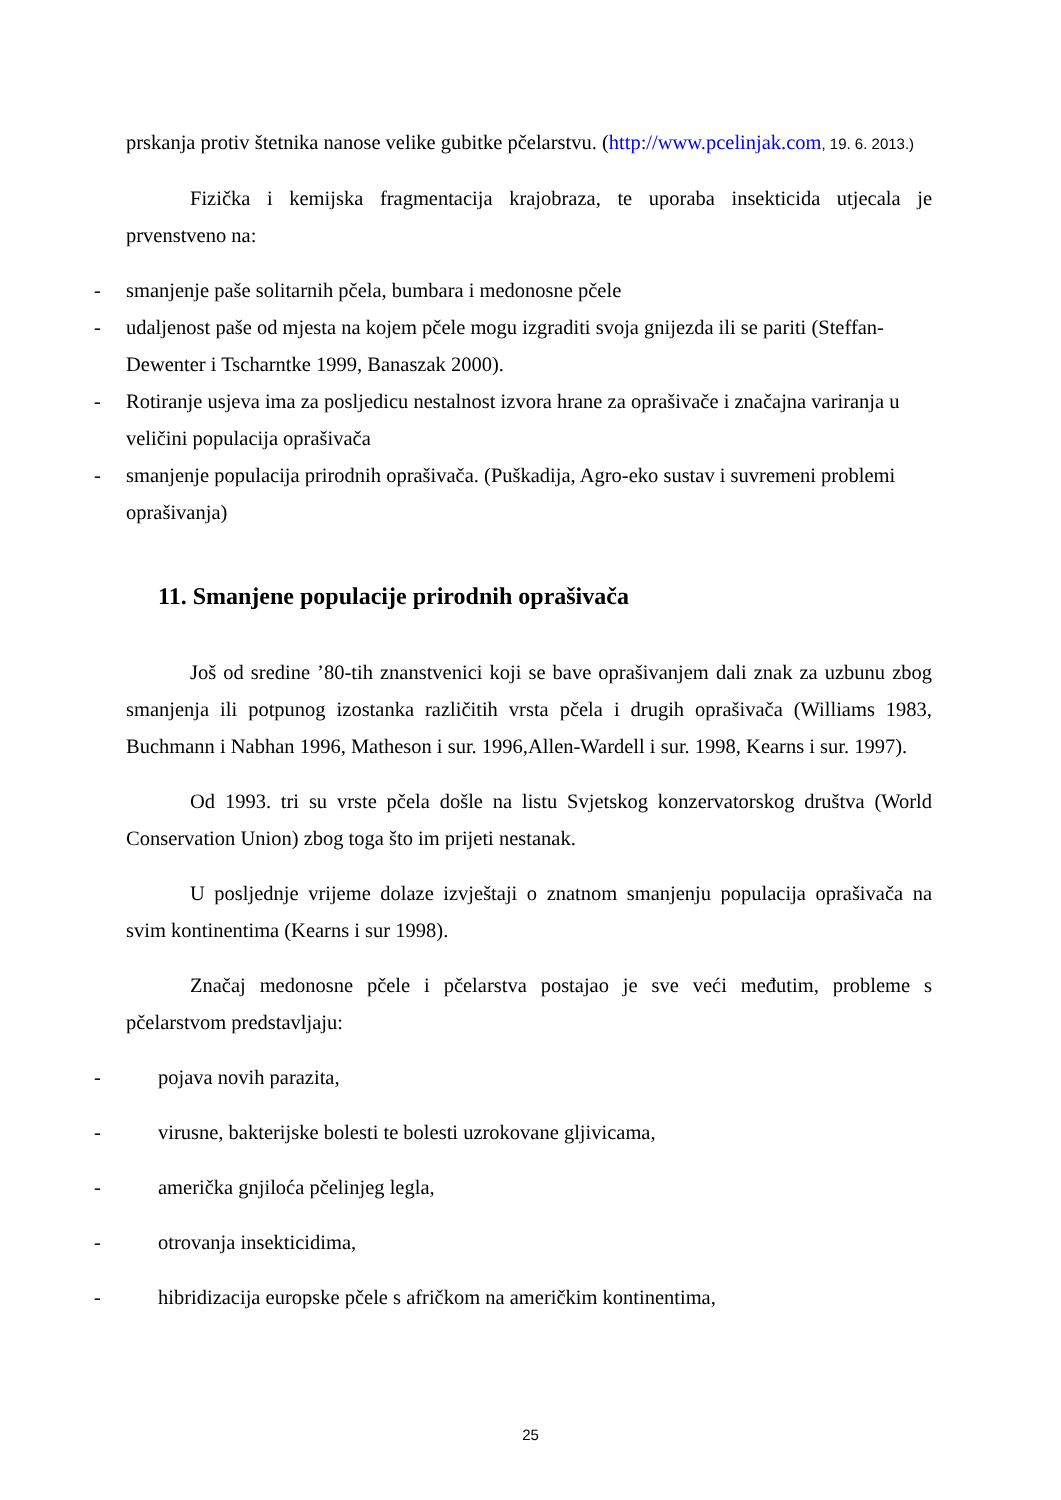prskanja protiv štetnika nanose velike gubitke pčelarstvu. (http://www.pcelinjak.com, 19. 6. 2013.)
Fizička i kemijska fragmentacija krajobraza, te uporaba insekticida utjecala je prvenstveno na:
- smanjenje paše solitarnih pčela, bumbara i medonosne pčele
- udaljenost paše od mjesta na kojem pčele mogu izgraditi svoja gnijezda ili se pariti (Steffan-Dewenter i Tscharntke 1999, Banaszak 2000).
- Rotiranje usjeva ima za posljedicu nestalnost izvora hrane za oprašivače i značajna variranja u veličini populacija oprašivača
- smanjenje populacija prirodnih oprašivača. (Puškadija, Agro-eko sustav i suvremeni problemi oprašivanja)
11. Smanjene populacije prirodnih oprašivača
Još od sredine ’80-tih znanstvenici koji se bave oprašivanjem dali znak za uzbunu zbog smanjenja ili potpunog izostanka različitih vrsta pčela i drugih oprašivača (Williams 1983, Buchmann i Nabhan 1996, Matheson i sur. 1996,Allen-Wardell i sur. 1998, Kearns i sur. 1997).
Od 1993. tri su vrste pčela došle na listu Svjetskog konzervatorskog društva (World Conservation Union) zbog toga što im prijeti nestanak.
U posljednje vrijeme dolaze izvještaji o znatnom smanjenju populacija oprašivača na svim kontinentima (Kearns i sur 1998).
Značaj medonosne pčele i pčelarstva postajao je sve veći međutim, probleme s pčelarstvom predstavljaju:
- pojava novih parazita,
- virusne, bakterijske bolesti te bolesti uzrokovane gljivicama,
- američka gnjiloća pčelinjeg legla,
- otrovanja insekticidima,
- hibridizacija europske pčele s afričkom na američkim kontinentima,
25